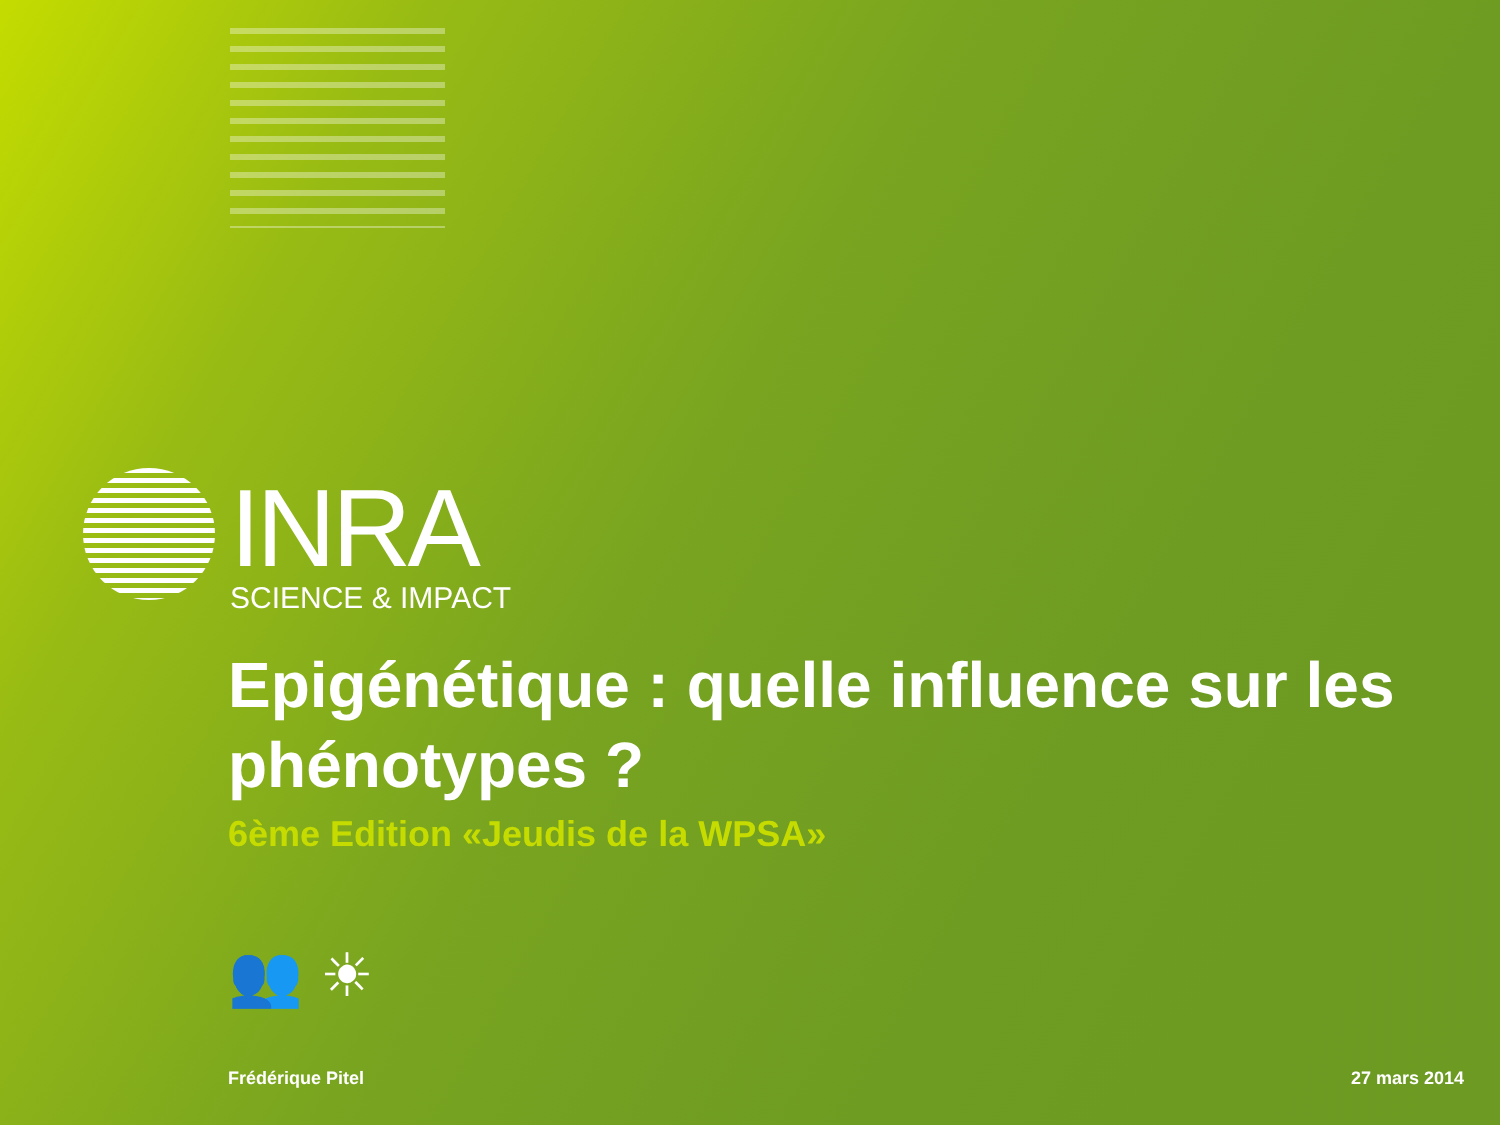INRA
SCIENCE & IMPACT
Epigénétique : quelle influence sur les phénotypes ?
6ème Edition «Jeudis de la WPSA»
👥 ☀
Frédérique Pitel 27 mars 2014